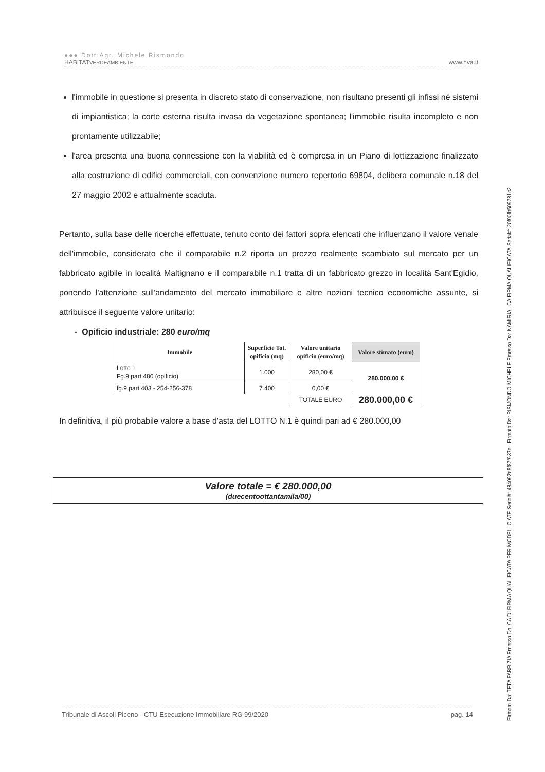●●● Dott.Agr. Michele Rismondo
HABITATVERDEAMBIENTE www.hva.it
l'immobile in questione si presenta in discreto stato di conservazione, non risultano presenti gli infissi né sistemi di impiantistica; la corte esterna risulta invasa da vegetazione spontanea; l'immobile risulta incompleto e non prontamente utilizzabile;
l'area presenta una buona connessione con la viabilità ed è compresa in un Piano di lottizzazione finalizzato alla costruzione di edifici commerciali, con convenzione numero repertorio 69804, delibera comunale n.18 del 27 maggio 2002 e attualmente scaduta.
Pertanto, sulla base delle ricerche effettuate, tenuto conto dei fattori sopra elencati che influenzano il valore venale dell'immobile, considerato che il comparabile n.2 riporta un prezzo realmente scambiato sul mercato per un fabbricato agibile in località Maltignano e il comparabile n.1 tratta di un fabbricato grezzo in località Sant'Egidio, ponendo l'attenzione sull'andamento del mercato immobiliare e altre nozioni tecnico economiche assunte, si attribuisce il seguente valore unitario:
- Opificio industriale: 280 euro/mq
| Immobile | Superficie Tot. opificio (mq) | Valore unitario opificio (euro/mq) | Valore stimato (euro) |
| --- | --- | --- | --- |
| Lotto 1 Fg.9 part.480 (opificio) | 1.000 | 280,00 € | 280.000,00 € |
| fg.9 part.403 - 254-256-378 | 7.400 | 0,00 € | |
| | | TOTALE EURO | 280.000,00 € |
In definitiva, il più probabile valore a base d'asta del LOTTO N.1 è quindi pari ad € 280.000,00
Valore totale = € 280.000,00
(duecentoottantamila/00)
Tribunale di Ascoli Piceno - CTU Esecuzione Immobiliare RG 99/2020 pag. 14
Firmato Da: TETA FABRIZIA Emesso Da: CA DI FIRMA QUALIFICATA PER MODELLO ATE Serial#: 484092e5f87f937e - Firmato Da: RISMONDO MICHELE Emesso Da: NAMIRIAL CA FIRMA QUALIFICATA Serial#: 20f90fb509781c2